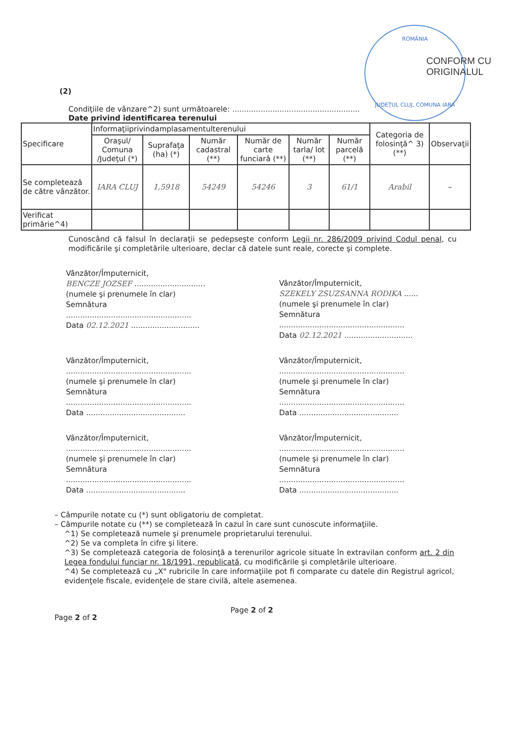ROMÂNIA
JUDEȚUL CLUJ, COMUNA IARA
CONFORM CU
ORIGINALUL
(2)
Condiţiile de vânzare^2) sunt următoarele: ......................................................
Date privind identificarea terenului
| Specificare | Informaţiiprivindamplasamentulterenului | | | | | | Categoria de folosinţă^ 3) (**) | Observaţii |
| --- | --- | --- | --- | --- | --- | --- | --- | --- |
| | Oraşul/ Comuna /Judeţul (*) | Suprafaţa (ha) (*) | Număr cadastral (**) | Număr de carte funciară (**) | Număr tarla/ lot (**) | Număr parcelă (**) | | |
| Se completează de către vânzător. | IARA CLUJ | 1,5918 | 54249 | 54246 | 3 | 61/1 | Arabil | – |
| Verificat primărie^4) | | | | | | | | |
Cunoscând că falsul în declaraţii se pedepseşte conform Legii nr. 286/2009 privind Codul penal, cu modificările şi completările ulterioare, declar că datele sunt reale, corecte şi complete.
Vânzător/Împuternicit,
BENCZE JOZSEF ..............................
(numele şi prenumele în clar)
Semnătura
.....................................................
Data 02.12.2021 .............................
Vânzător/Împuternicit,
SZEKELY ZSUZSANNA RODIKA ......
(numele şi prenumele în clar)
Semnătura
.....................................................
Data 02.12.2021 .............................
Vânzător/Împuternicit,
.....................................................
(numele şi prenumele în clar)
Semnătura
.....................................................
Data ..........................................
Vânzător/Împuternicit,
.....................................................
(numele şi prenumele în clar)
Semnătura
.....................................................
Data ..........................................
Vânzător/Împuternicit,
.....................................................
(numele şi prenumele în clar)
Semnătura
.....................................................
Data ..........................................
Vânzător/Împuternicit,
.....................................................
(numele şi prenumele în clar)
Semnătura
.....................................................
Data ..........................................
– Câmpurile notate cu (*) sunt obligatoriu de completat.
– Câmpurile notate cu (**) se completează în cazul în care sunt cunoscute informaţiile.
^1) Se completează numele şi prenumele proprietarului terenului.
^2) Se va completa în cifre şi litere.
^3) Se completează categoria de folosinţă a terenurilor agricole situate în extravilan conform art. 2 din Legea fondului funciar nr. 18/1991, republicată, cu modificările şi completările ulterioare.
^4) Se completează cu „X" rubricile în care informaţiile pot fi comparate cu datele din Registrul agricol, evidenţele fiscale, evidenţele de stare civilă, altele asemenea.
Page 2 of 2
Page 2 of 2